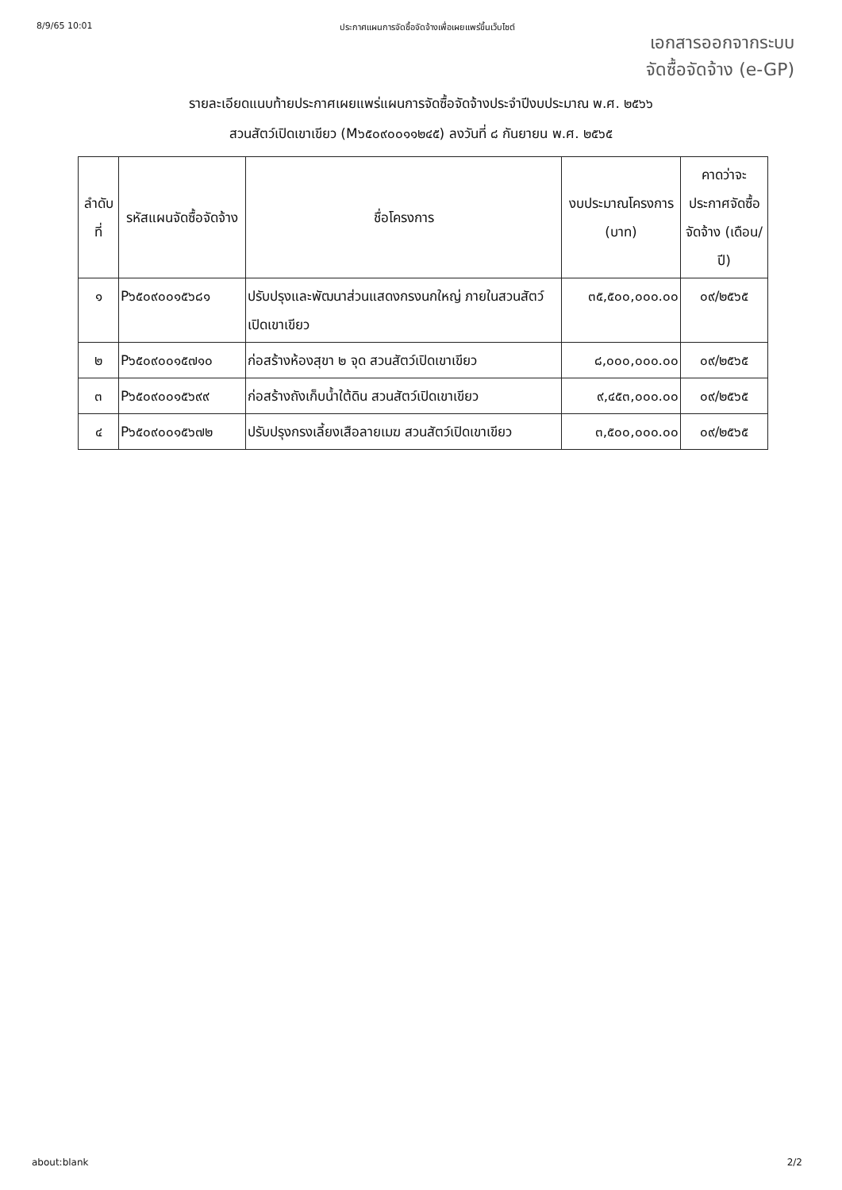8/9/65 10:01 ประกาศแผนการจัดซื้อจัดจ้างเพื่อเผยแพร่ขึ้นเว็บไซต์
เอกสารออกจากระบบ
จัดซื้อจัดจ้าง (e-GP)
รายละเอียดแนบท้ายประกาศเผยแพร่แผนการจัดซื้อจัดจ้างประจำปีงบประมาณ พ.ศ. ๒๕๖๖
สวนสัตว์เปิดเขาเขียว (M๖๕๐๙๐๐๑๑๒๔๕) ลงวันที่ ๘ กันยายน พ.ศ. ๒๕๖๕
| ลำดับที่ | รหัสแผนจัดซื้อจัดจ้าง | ชื่อโครงการ | งบประมาณโครงการ (บาท) | คาดว่าจะประกาศจัดซื้อจัดจ้าง (เดือน/ปี) |
| --- | --- | --- | --- | --- |
| ๑ | P๖๕๐๙๐๐๑๕๖๘๑ | ปรับปรุงและพัฒนาส่วนแสดงกรงนกใหญ่ ภายในสวนสัตว์เปิดเขาเขียว | ๓๕,๕๐๐,๐๐๐.๐๐ | ๐๙/๒๕๖๕ |
| ๒ | P๖๕๐๙๐๐๑๕๗๑๐ | ก่อสร้างห้องสุขา ๒ จุด สวนสัตว์เปิดเขาเขียว | ๘,๐๐๐,๐๐๐.๐๐ | ๐๙/๒๕๖๕ |
| ๓ | P๖๕๐๙๐๐๑๕๖๙๙ | ก่อสร้างถังเก็บน้ำใต้ดิน สวนสัตว์เปิดเขาเขียว | ๙,๔๕๓,๐๐๐.๐๐ | ๐๙/๒๕๖๕ |
| ๔ | P๖๕๐๙๐๐๑๕๖๗๒ | ปรับปรุงกรงเลี้ยงเสือลายเมฆ สวนสัตว์เปิดเขาเขียว | ๓,๕๐๐,๐๐๐.๐๐ | ๐๙/๒๕๖๕ |
about:blank 2/2